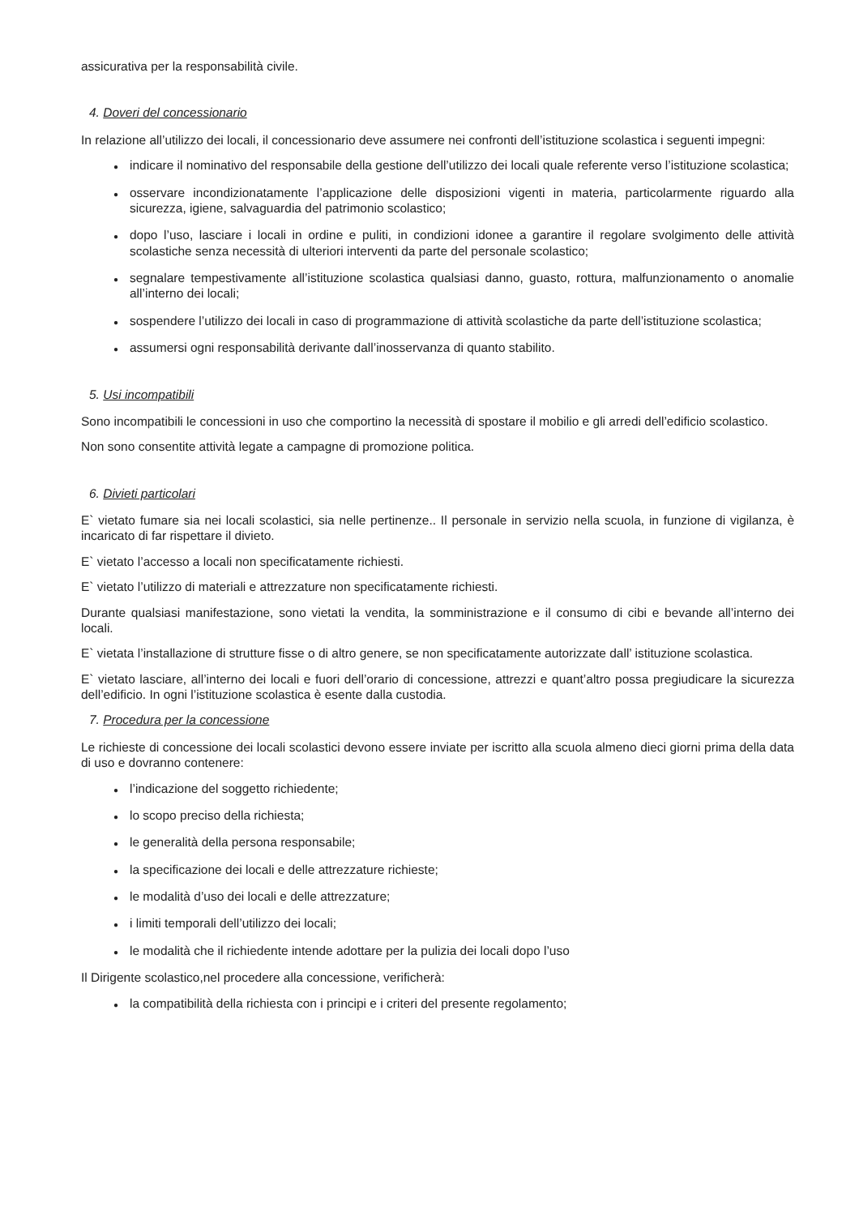assicurativa per la responsabilità civile.
4. Doveri del concessionario
In relazione all’utilizzo dei locali, il concessionario deve assumere nei confronti dell’istituzione scolastica i seguenti impegni:
● indicare il nominativo del responsabile della gestione dell’utilizzo dei locali quale referente verso l’istituzione scolastica;
● osservare incondizionatamente l’applicazione delle disposizioni vigenti in materia, particolarmente riguardo alla sicurezza, igiene, salvaguardia del patrimonio scolastico;
● dopo l’uso, lasciare i locali in ordine e puliti, in condizioni idonee a garantire il regolare svolgimento delle attività scolastiche senza necessità di ulteriori interventi da parte del personale scolastico;
● segnalare tempestivamente all’istituzione scolastica qualsiasi danno, guasto, rottura, malfunzionamento o anomalie all’interno dei locali;
● sospendere l’utilizzo dei locali in caso di programmazione di attività scolastiche da parte dell’istituzione scolastica;
● assumersi ogni responsabilità derivante dall’inosservanza di quanto stabilito.
5. Usi incompatibili
Sono incompatibili le concessioni in uso che comportino la necessità di spostare il mobilio e gli arredi dell’edificio scolastico.
Non sono consentite attività legate a campagne di promozione politica.
6. Divieti particolari
E` vietato fumare sia nei locali scolastici, sia nelle pertinenze.. Il personale in servizio nella scuola, in funzione di vigilanza, è incaricato di far rispettare il divieto.
E` vietato l’accesso a locali non specificatamente richiesti.
E` vietato l’utilizzo di materiali e attrezzature non specificatamente richiesti.
Durante qualsiasi manifestazione, sono vietati la vendita, la somministrazione e il consumo di cibi e bevande all’interno dei locali.
E` vietata l’installazione di strutture fisse o di altro genere, se non specificatamente autorizzate dall’ istituzione scolastica.
E` vietato lasciare, all’interno dei locali e fuori dell’orario di concessione, attrezzi e quant’altro possa pregiudicare la sicurezza dell’edificio. In ogni l’istituzione scolastica è esente dalla custodia.
7. Procedura per la concessione
Le richieste di concessione dei locali scolastici devono essere inviate per iscritto alla scuola almeno dieci giorni prima della data di uso e dovranno contenere:
● l’indicazione del soggetto richiedente;
● lo scopo preciso della richiesta;
● le generalità della persona responsabile;
● la specificazione dei locali e delle attrezzature richieste;
● le modalità d’uso dei locali e delle attrezzature;
● i limiti temporali dell’utilizzo dei locali;
● le modalità che il richiedente intende adottare per la pulizia dei locali dopo l’uso
Il Dirigente scolastico,nel procedere alla concessione, verificherà:
● la compatibilità della richiesta con i principi e i criteri del presente regolamento;